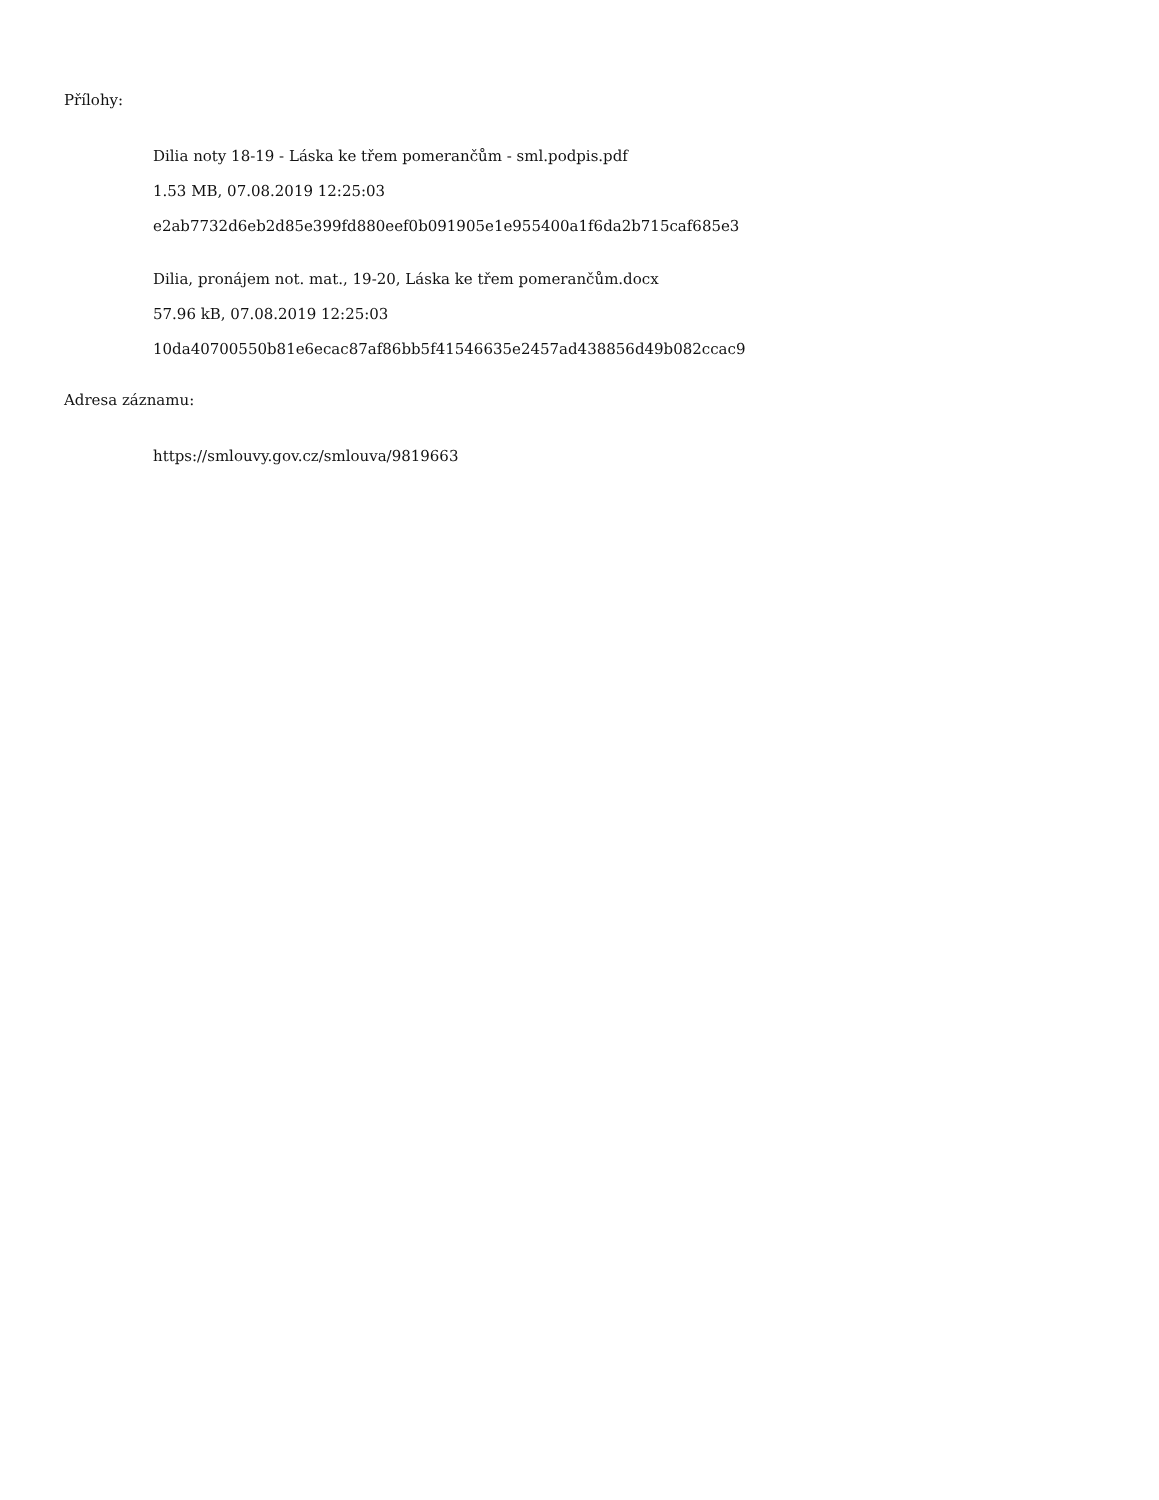Přílohy:
Dilia noty 18-19 - Láska ke třem pomerančům - sml.podpis.pdf
1.53 MB, 07.08.2019 12:25:03
e2ab7732d6eb2d85e399fd880eef0b091905e1e955400a1f6da2b715caf685e3
Dilia, pronájem not. mat., 19-20, Láska ke třem pomerančům.docx
57.96 kB, 07.08.2019 12:25:03
10da40700550b81e6ecac87af86bb5f41546635e2457ad438856d49b082ccac9
Adresa záznamu:
https://smlouvy.gov.cz/smlouva/9819663